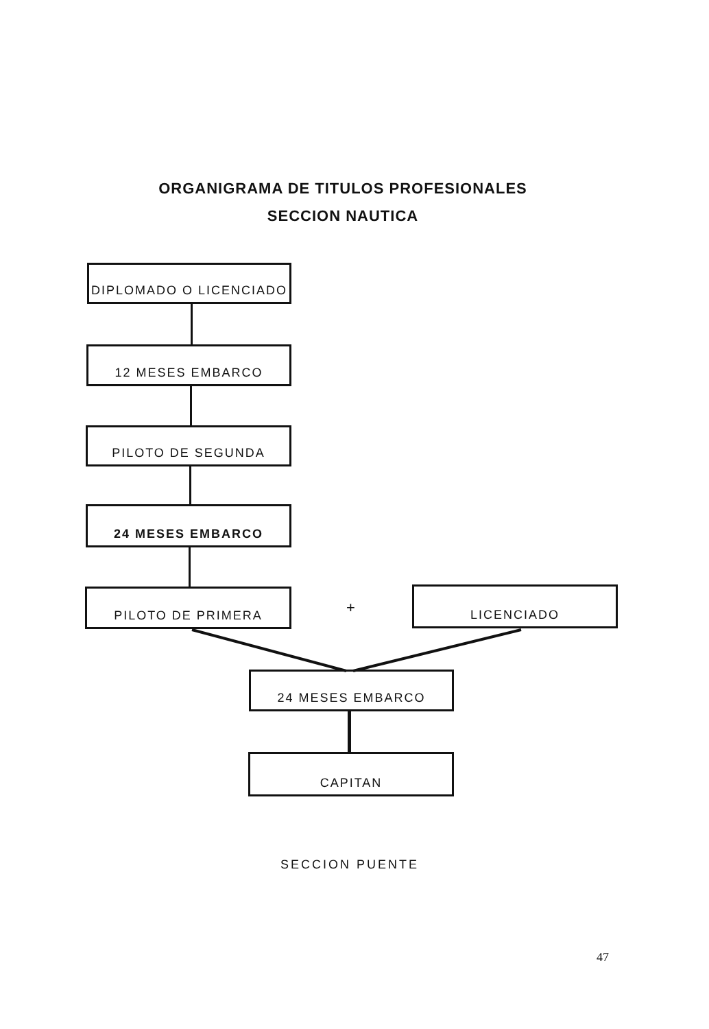ORGANIGRAMA DE TITULOS PROFESIONALES
SECCION NAUTICA
DIPLOMADO O LICENCIADO
12 MESES EMBARCO
PILOTO DE SEGUNDA
24 MESES EMBARCO
PILOTO DE PRIMERA
+
LICENCIADO
24 MESES EMBARCO
CAPITAN
SECCION PUENTE
47